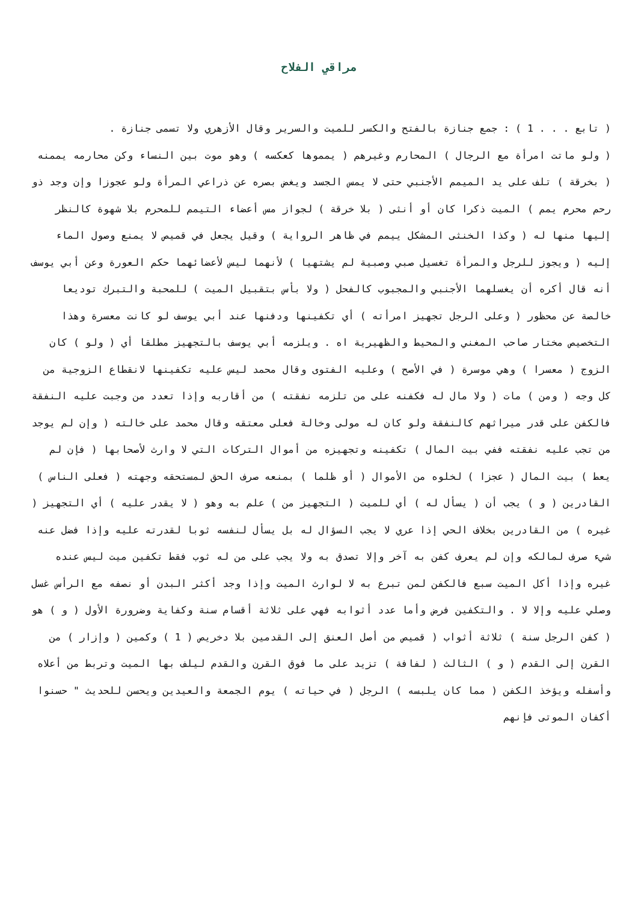مراقي الفلاح
( تابع . . . 1 ) : جمع جنازة بالفتح والكسر للميت والسرير وقال الأزهري ولا تسمى جنازة .
( ولو ماتت امرأة مع الرجال ) المحارم وغيرهم ( يمموها كعكسه ) وهو موت بين النساء وكن محارمه يممنه ( بخرقة ) تلف على يد الميمم الأجنبي حتى لا يمس الجسد ويغض بصره عن ذراعي المرأة ولو عجوزا وإن وجد ذو رحم محرم يمم ) الميت ذكرا كان أو أنثى ( بلا خرقة ) لجواز مس أعضاء التيمم للمحرم بلا شهوة كالنظر إليها منها له ( وكذا الخنثى المشكل ييمم في ظاهر الرواية ) وقيل يجعل في قميص لا يمنع وصول الماء إليه ( ويجوز للرجل والمرأة تغسيل صبي وصبية لم يشتهيا ) لأنهما ليس لأعضائهما حكم العورة وعن أبي يوسف أنه قال أكره أن يغسلهما الأجنبي والمجبوب كالفحل ( ولا بأس بتقبيل الميت ) للمحبة والتبرك توديعا خالصة عن محظور ( وعلى الرجل تجهيز امرأته ) أي تكفينها ودفنها عند أبي يوسف لو كانت معسرة وهذا التخصيص مختار صاحب المغني والمحيط والظهيرية اه . ويلزمه أبي يوسف بالتجهيز مطلقا أي ( ولو ) كان الزوج ( معسرا ) وهي موسرة ( في الأصح ) وعليه الفتوى وقال محمد ليس عليه تكفينها لانقطاع الزوجية من كل وجه ( ومن ) مات ( ولا مال له فكفنه على من تلزمه نفقته ) من أقاربه وإذا تعدد من وجبت عليه النفقة فالكفن على قدر ميراثهم كالنفقة ولو كان له مولى وخالة فعلى معتقه وقال محمد على خالته ( وإن لم يوجد من تجب عليه نفقته ففي بيت المال ) تكفينه وتجهيزه من أموال التركات التي لا وارث لأصحابها ( فإن لم يعط ) بيت المال ( عجزا ) لخلوه من الأموال ( أو ظلما ) بمنعه صرف الحق لمستحقه وجهته ( فعلى الناس ) القادرين ( و ) يجب أن ( يسأل له ) أي للميت ( التجهيز من ) علم به وهو ( لا يقدر عليه ) أي التجهيز ( غيره ) من القادرين بخلاف الحي إذا عري لا يجب السؤال له بل يسأل لنفسه ثوبا لقدرته عليه وإذا فضل عنه شيء صرف لمالكه وإن لم يعرف كفن به آخر وإلا تصدق به ولا يجب على من له ثوب فقط تكفين ميت ليس عنده غيره وإذا أكل الميت سبع فالكفن لمن تبرع به لا لوارث الميت وإذا وجد أكثر البدن أو نصفه مع الرأس غسل وصلي عليه وإلا لا . والتكفين فرض وأما عدد أثوابه فهي على ثلاثة أقسام سنة وكفاية وضرورة الأول ( و ) هو ( كفن الرجل سنة ) ثلاثة أثواب ( قميص من أصل العنق إلى القدمين بلا دخريص ( 1 ) وكمين ( وإزار ) من القرن إلى القدم ( و ) الثالث ( لفافة ) تزيد على ما فوق القرن والقدم ليلف بها الميت وتربط من أعلاه وأسفله ويؤخذ الكفن ( مما كان يلبسه ) الرجل ( في حياته ) يوم الجمعة والعيدين ويحسن للحديث " حسنوا أكفان الموتى فإنهم